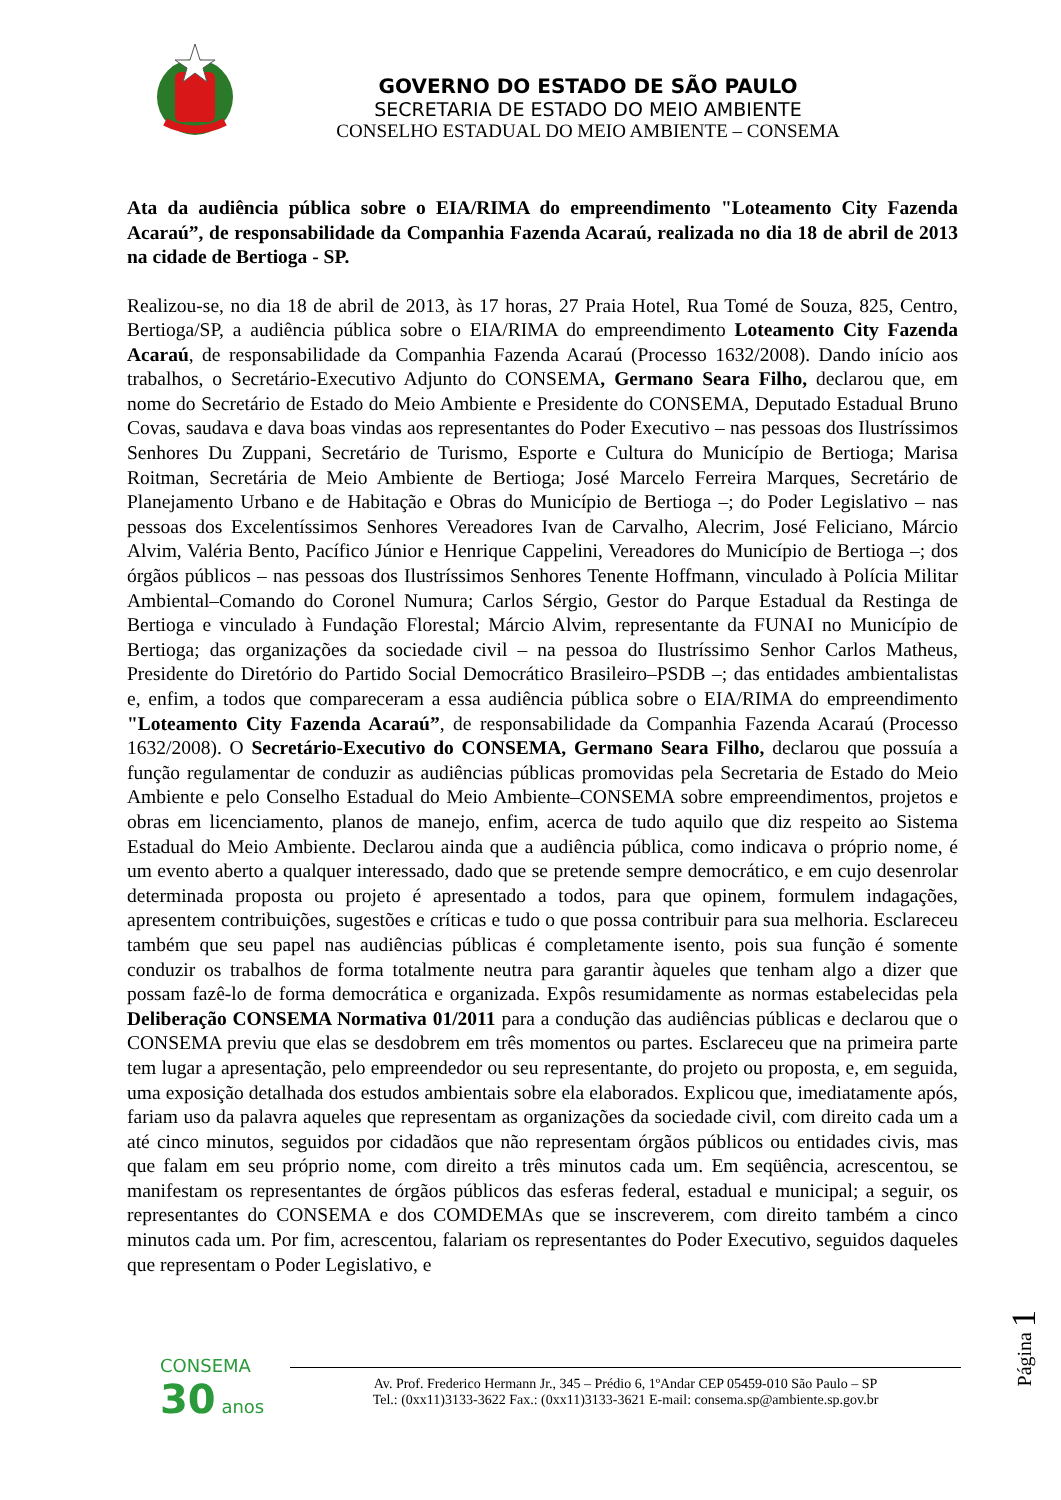GOVERNO DO ESTADO DE SÃO PAULO
SECRETARIA DE ESTADO DO MEIO AMBIENTE
CONSELHO ESTADUAL DO MEIO AMBIENTE – CONSEMA
Ata da audiência pública sobre o EIA/RIMA do empreendimento "Loteamento City Fazenda Acaraú”, de responsabilidade da Companhia Fazenda Acaraú, realizada no dia 18 de abril de 2013 na cidade de Bertioga - SP.
Realizou-se, no dia 18 de abril de 2013, às 17 horas, 27 Praia Hotel, Rua Tomé de Souza, 825, Centro, Bertioga/SP, a audiência pública sobre o EIA/RIMA do empreendimento Loteamento City Fazenda Acaraú, de responsabilidade da Companhia Fazenda Acaraú (Processo 1632/2008). Dando início aos trabalhos, o Secretário-Executivo Adjunto do CONSEMA, Germano Seara Filho, declarou que, em nome do Secretário de Estado do Meio Ambiente e Presidente do CONSEMA, Deputado Estadual Bruno Covas, saudava e dava boas vindas aos representantes do Poder Executivo – nas pessoas dos Ilustríssimos Senhores Du Zuppani, Secretário de Turismo, Esporte e Cultura do Município de Bertioga; Marisa Roitman, Secretária de Meio Ambiente de Bertioga; José Marcelo Ferreira Marques, Secretário de Planejamento Urbano e de Habitação e Obras do Município de Bertioga –; do Poder Legislativo – nas pessoas dos Excelentíssimos Senhores Vereadores Ivan de Carvalho, Alecrim, José Feliciano, Márcio Alvim, Valéria Bento, Pacífico Júnior e Henrique Cappelini, Vereadores do Município de Bertioga –; dos órgãos públicos – nas pessoas dos Ilustríssimos Senhores Tenente Hoffmann, vinculado à Polícia Militar Ambiental–Comando do Coronel Numura; Carlos Sérgio, Gestor do Parque Estadual da Restinga de Bertioga e vinculado à Fundação Florestal; Márcio Alvim, representante da FUNAI no Município de Bertioga; das organizações da sociedade civil – na pessoa do Ilustríssimo Senhor Carlos Matheus, Presidente do Diretório do Partido Social Democrático Brasileiro–PSDB –; das entidades ambientalistas e, enfim, a todos que compareceram a essa audiência pública sobre o EIA/RIMA do empreendimento "Loteamento City Fazenda Acaraú”, de responsabilidade da Companhia Fazenda Acaraú (Processo 1632/2008). O Secretário-Executivo do CONSEMA, Germano Seara Filho, declarou que possuía a função regulamentar de conduzir as audiências públicas promovidas pela Secretaria de Estado do Meio Ambiente e pelo Conselho Estadual do Meio Ambiente–CONSEMA sobre empreendimentos, projetos e obras em licenciamento, planos de manejo, enfim, acerca de tudo aquilo que diz respeito ao Sistema Estadual do Meio Ambiente. Declarou ainda que a audiência pública, como indicava o próprio nome, é um evento aberto a qualquer interessado, dado que se pretende sempre democrático, e em cujo desenrolar determinada proposta ou projeto é apresentado a todos, para que opinem, formulem indagações, apresentem contribuições, sugestões e críticas e tudo o que possa contribuir para sua melhoria. Esclareceu também que seu papel nas audiências públicas é completamente isento, pois sua função é somente conduzir os trabalhos de forma totalmente neutra para garantir àqueles que tenham algo a dizer que possam fazê-lo de forma democrática e organizada. Expôs resumidamente as normas estabelecidas pela Deliberação CONSEMA Normativa 01/2011 para a condução das audiências públicas e declarou que o CONSEMA previu que elas se desdobrem em três momentos ou partes. Esclareceu que na primeira parte tem lugar a apresentação, pelo empreendedor ou seu representante, do projeto ou proposta, e, em seguida, uma exposição detalhada dos estudos ambientais sobre ela elaborados. Explicou que, imediatamente após, fariam uso da palavra aqueles que representam as organizações da sociedade civil, com direito cada um a até cinco minutos, seguidos por cidadãos que não representam órgãos públicos ou entidades civis, mas que falam em seu próprio nome, com direito a três minutos cada um. Em seqüência, acrescentou, se manifestam os representantes de órgãos públicos das esferas federal, estadual e municipal; a seguir, os representantes do CONSEMA e dos COMDEMAs que se inscreverem, com direito também a cinco minutos cada um. Por fim, acrescentou, falariam os representantes do Poder Executivo, seguidos daqueles que representam o Poder Legislativo, e
CONSEMA
30 anos
Av. Prof. Frederico Hermann Jr., 345 – Prédio 6, 1ºAndar CEP 05459-010 São Paulo – SP
Tel.: (0xx11)3133-3622 Fax.: (0xx11)3133-3621 E-mail: consema.sp@ambiente.sp.gov.br
Página 1